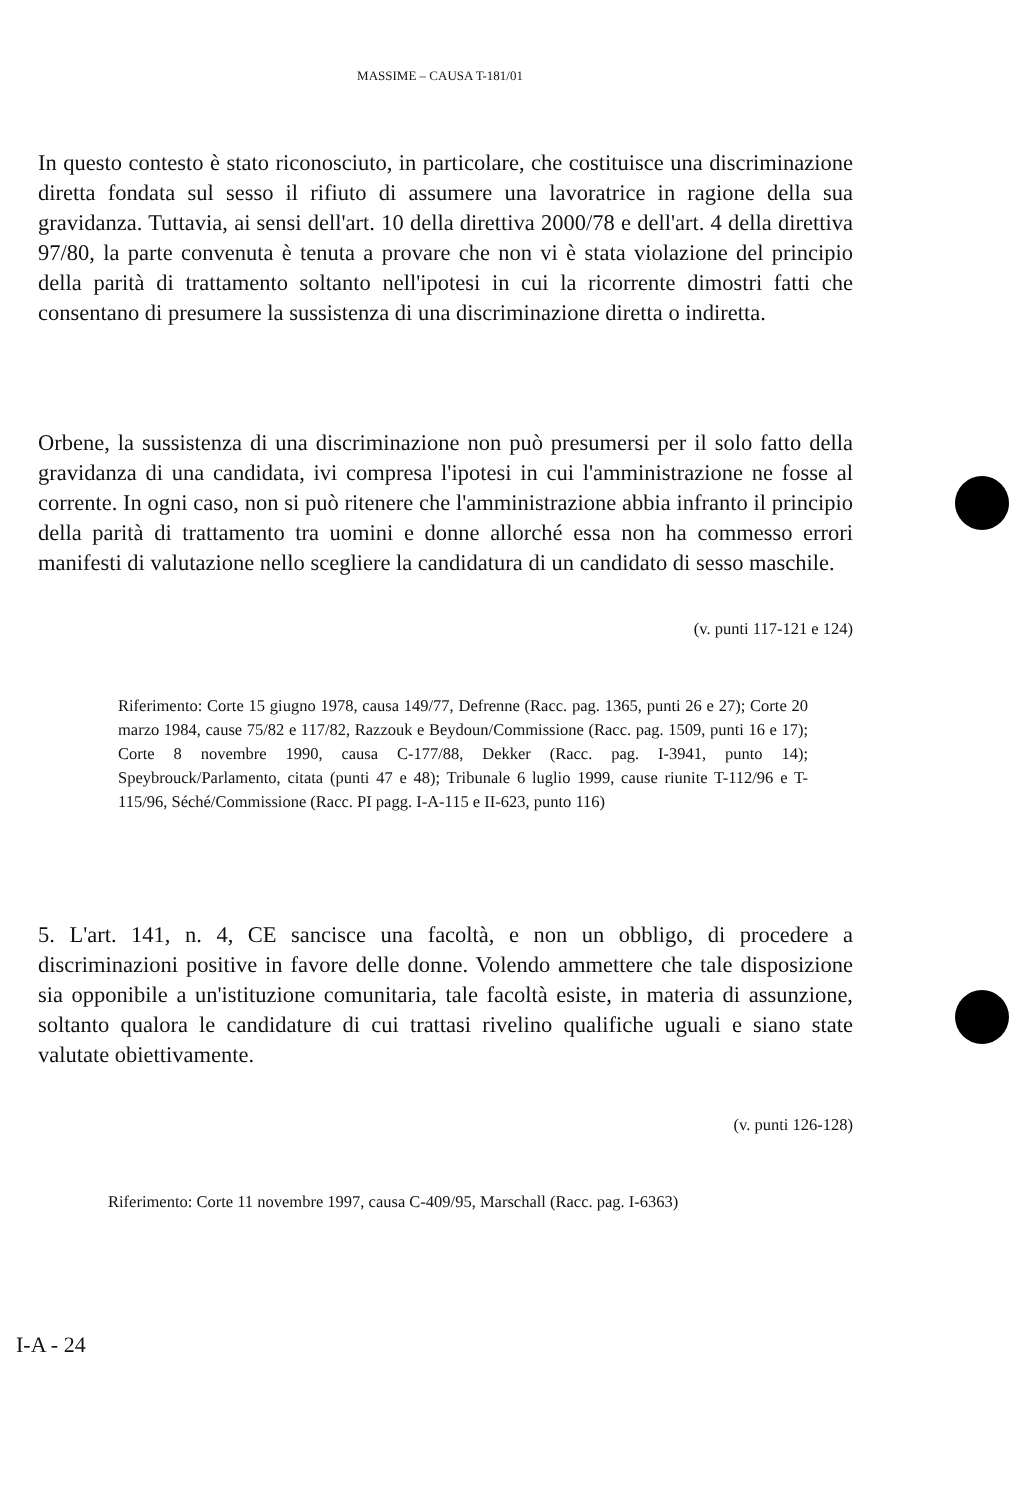MASSIME – CAUSA T-181/01
In questo contesto è stato riconosciuto, in particolare, che costituisce una discriminazione diretta fondata sul sesso il rifiuto di assumere una lavoratrice in ragione della sua gravidanza. Tuttavia, ai sensi dell'art. 10 della direttiva 2000/78 e dell'art. 4 della direttiva 97/80, la parte convenuta è tenuta a provare che non vi è stata violazione del principio della parità di trattamento soltanto nell'ipotesi in cui la ricorrente dimostri fatti che consentano di presumere la sussistenza di una discriminazione diretta o indiretta.
Orbene, la sussistenza di una discriminazione non può presumersi per il solo fatto della gravidanza di una candidata, ivi compresa l'ipotesi in cui l'amministrazione ne fosse al corrente. In ogni caso, non si può ritenere che l'amministrazione abbia infranto il principio della parità di trattamento tra uomini e donne allorché essa non ha commesso errori manifesti di valutazione nello scegliere la candidatura di un candidato di sesso maschile.
(v. punti 117-121 e 124)
Riferimento: Corte 15 giugno 1978, causa 149/77, Defrenne (Racc. pag. 1365, punti 26 e 27); Corte 20 marzo 1984, cause 75/82 e 117/82, Razzouk e Beydoun/Commissione (Racc. pag. 1509, punti 16 e 17); Corte 8 novembre 1990, causa C-177/88, Dekker (Racc. pag. I-3941, punto 14); Speybrouck/Parlamento, citata (punti 47 e 48); Tribunale 6 luglio 1999, cause riunite T-112/96 e T-115/96, Séché/Commissione (Racc. PI pagg. I-A-115 e II-623, punto 116)
5. L'art. 141, n. 4, CE sancisce una facoltà, e non un obbligo, di procedere a discriminazioni positive in favore delle donne. Volendo ammettere che tale disposizione sia opponibile a un'istituzione comunitaria, tale facoltà esiste, in materia di assunzione, soltanto qualora le candidature di cui trattasi rivelino qualifiche uguali e siano state valutate obiettivamente.
(v. punti 126-128)
Riferimento: Corte 11 novembre 1997, causa C-409/95, Marschall (Racc. pag. I-6363)
I-A - 24